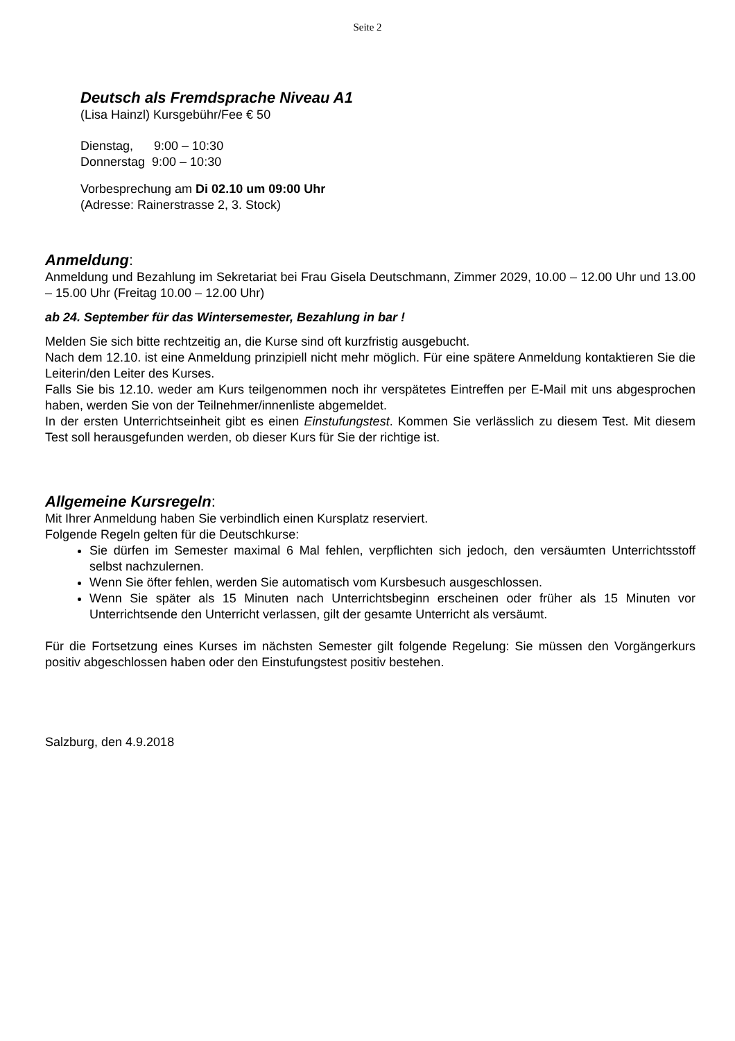Seite 2
Deutsch als Fremdsprache Niveau A1
(Lisa Hainzl) Kursgebühr/Fee € 50
Dienstag, 9:00 – 10:30
Donnerstag 9:00 – 10:30
Vorbesprechung am Di 02.10 um 09:00 Uhr
(Adresse: Rainerstrasse 2, 3. Stock)
Anmeldung:
Anmeldung und Bezahlung im Sekretariat bei Frau Gisela Deutschmann, Zimmer 2029, 10.00 – 12.00 Uhr und 13.00 – 15.00 Uhr (Freitag 10.00 – 12.00 Uhr)
ab 24. September für das Wintersemester, Bezahlung in bar !
Melden Sie sich bitte rechtzeitig an, die Kurse sind oft kurzfristig ausgebucht.
Nach dem 12.10. ist eine Anmeldung prinzipiell nicht mehr möglich. Für eine spätere Anmeldung kontaktieren Sie die Leiterin/den Leiter des Kurses.
Falls Sie bis 12.10. weder am Kurs teilgenommen noch ihr verspätetes Eintreffen per E-Mail mit uns abgesprochen haben, werden Sie von der Teilnehmer/innenliste abgemeldet.
In der ersten Unterrichtseinheit gibt es einen Einstufungstest. Kommen Sie verlässlich zu diesem Test. Mit diesem Test soll herausgefunden werden, ob dieser Kurs für Sie der richtige ist.
Allgemeine Kursregeln:
Mit Ihrer Anmeldung haben Sie verbindlich einen Kursplatz reserviert.
Folgende Regeln gelten für die Deutschkurse:
Sie dürfen im Semester maximal 6 Mal fehlen, verpflichten sich jedoch, den versäumten Unterrichtsstoff selbst nachzulernen.
Wenn Sie öfter fehlen, werden Sie automatisch vom Kursbesuch ausgeschlossen.
Wenn Sie später als 15 Minuten nach Unterrichtsbeginn erscheinen oder früher als 15 Minuten vor Unterrichtsende den Unterricht verlassen, gilt der gesamte Unterricht als versäumt.
Für die Fortsetzung eines Kurses im nächsten Semester gilt folgende Regelung: Sie müssen den Vorgängerkurs positiv abgeschlossen haben oder den Einstufungstest positiv bestehen.
Salzburg, den 4.9.2018